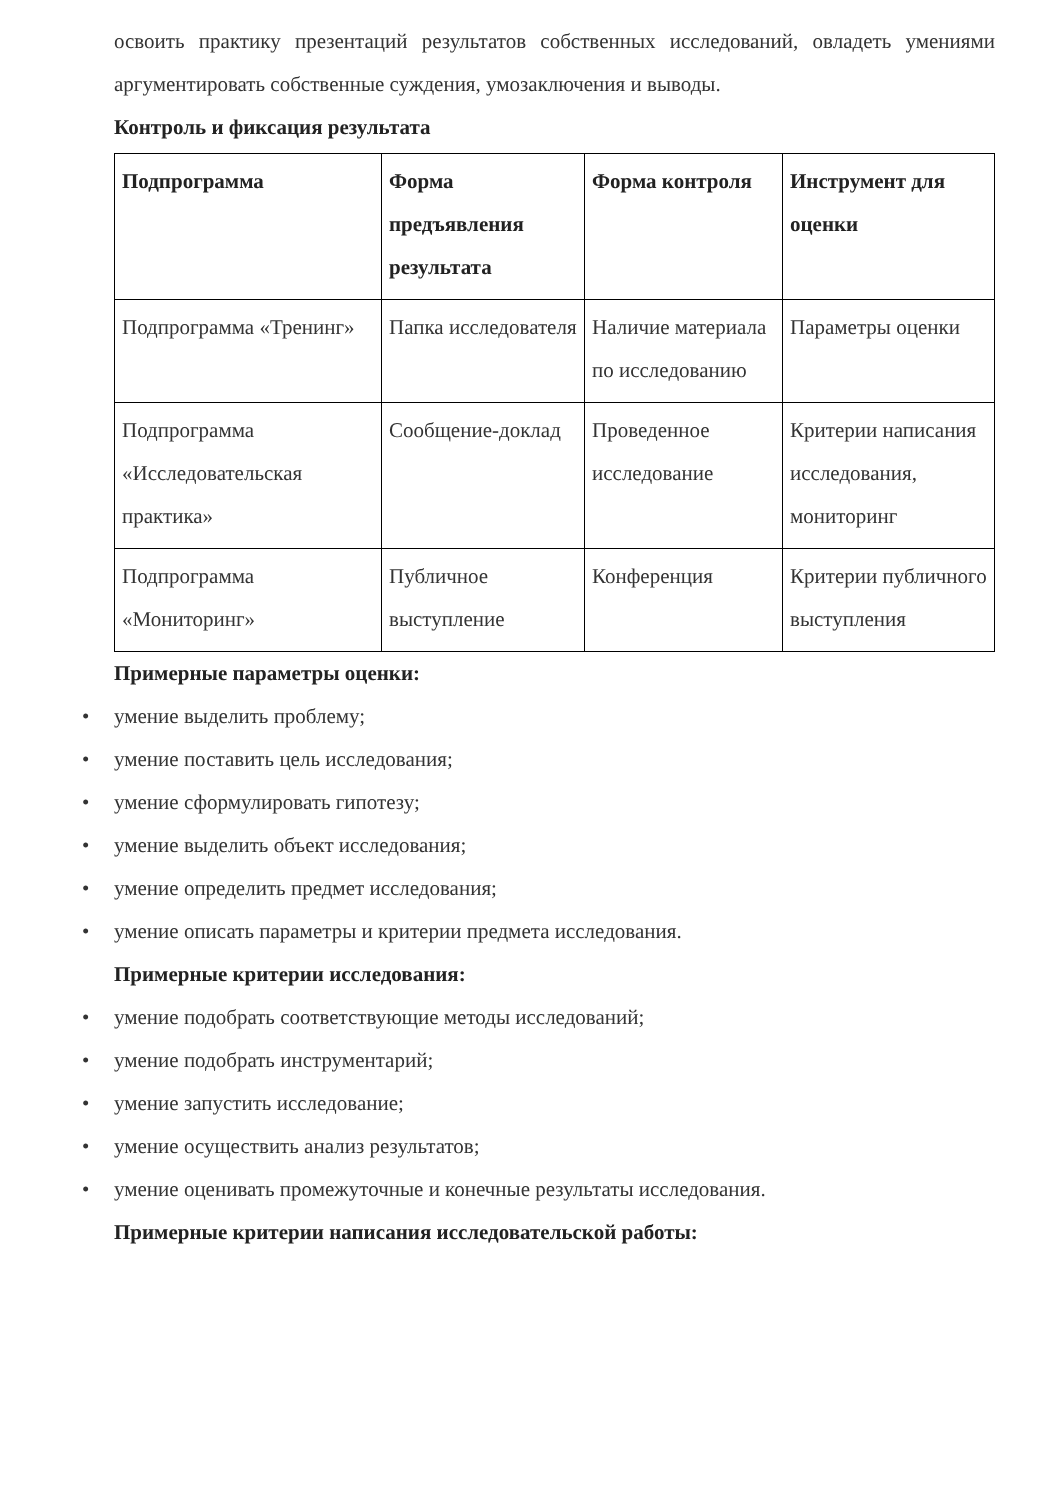освоить практику презентаций результатов собственных исследований, овладеть умениями аргументировать собственные суждения, умозаключения и выводы.
Контроль и фиксация результата
| Подпрограмма | Форма предъявления результата | Форма контроля | Инструмент для оценки |
| --- | --- | --- | --- |
| Подпрограмма «Тренинг» | Папка исследователя | Наличие материала по исследованию | Параметры оценки |
| Подпрограмма «Исследовательская практика» | Сообщение-доклад | Проведенное исследование | Критерии написания исследования, мониторинг |
| Подпрограмма «Мониторинг» | Публичное выступление | Конференция | Критерии публичного выступления |
Примерные параметры оценки:
• умение выделить проблему;
• умение поставить цель исследования;
• умение сформулировать гипотезу;
• умение выделить объект исследования;
• умение определить предмет исследования;
• умение описать параметры и критерии предмета исследования.
Примерные критерии исследования:
• умение подобрать соответствующие методы исследований;
• умение подобрать инструментарий;
• умение запустить исследование;
• умение осуществить анализ результатов;
• умение оценивать промежуточные и конечные результаты исследования.
Примерные критерии написания исследовательской работы: